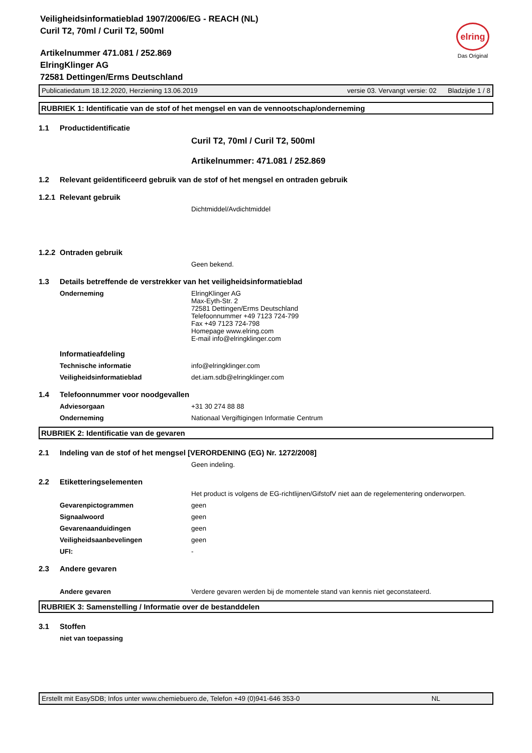Veiligheidsinformatieblad 1907/2006/EG - REACH (NL)
Curil T2, 70ml / Curil T2, 500ml
elring
Das Original
Artikelnummer 471.081 / 252.869
ElringKlinger AG
72581 Dettingen/Erms Deutschland
Publicatiedatum 18.12.2020, Herziening 13.06.2019 versie 03. Vervangt versie: 02 Bladzijde 1 / 8
RUBRIEK 1: Identificatie van de stof of het mengsel en van de vennootschap/onderneming
1.1 Productidentificatie
Curil T2, 70ml / Curil T2, 500ml
Artikelnummer: 471.081 / 252.869
1.2 Relevant geïdentificeerd gebruik van de stof of het mengsel en ontraden gebruik
1.2.1 Relevant gebruik
Dichtmiddel/Avdichtmiddel
1.2.2 Ontraden gebruik
Geen bekend.
1.3 Details betreffende de verstrekker van het veiligheidsinformatieblad
Onderneming ElringKlinger AG
Max-Eyth-Str. 2
72581 Dettingen/Erms Deutschland
Telefoonnummer +49 7123 724-799
Fax +49 7123 724-798
Homepage www.elring.com
E-mail info@elringklinger.com
Informatieafdeling
Technische informatie info@elringklinger.com
Veiligheidsinformatieblad det.iam.sdb@elringklinger.com
1.4 Telefoonnummer voor noodgevallen
Adviesorgaan +31 30 274 88 88
Onderneming Nationaal Vergiftigingen Informatie Centrum
RUBRIEK 2: Identificatie van de gevaren
2.1 Indeling van de stof of het mengsel [VERORDENING (EG) Nr. 1272/2008]
Geen indeling.
2.2 Etiketteringselementen
Het product is volgens de EG-richtlijnen/GifstofV niet aan de regelementering onderworpen.
Gevarenpictogrammen geen
Signaalwoord geen
Gevarenaanduidingen geen
Veiligheidsaanbevelingen geen
UFI: -
2.3 Andere gevaren
Andere gevaren Verdere gevaren werden bij de momentele stand van kennis niet geconstateerd.
RUBRIEK 3: Samenstelling / Informatie over de bestanddelen
3.1 Stoffen
niet van toepassing
Erstellt mit EasySDB; Infos unter www.chemiebuero.de, Telefon +49 (0)941-646 353-0 NL